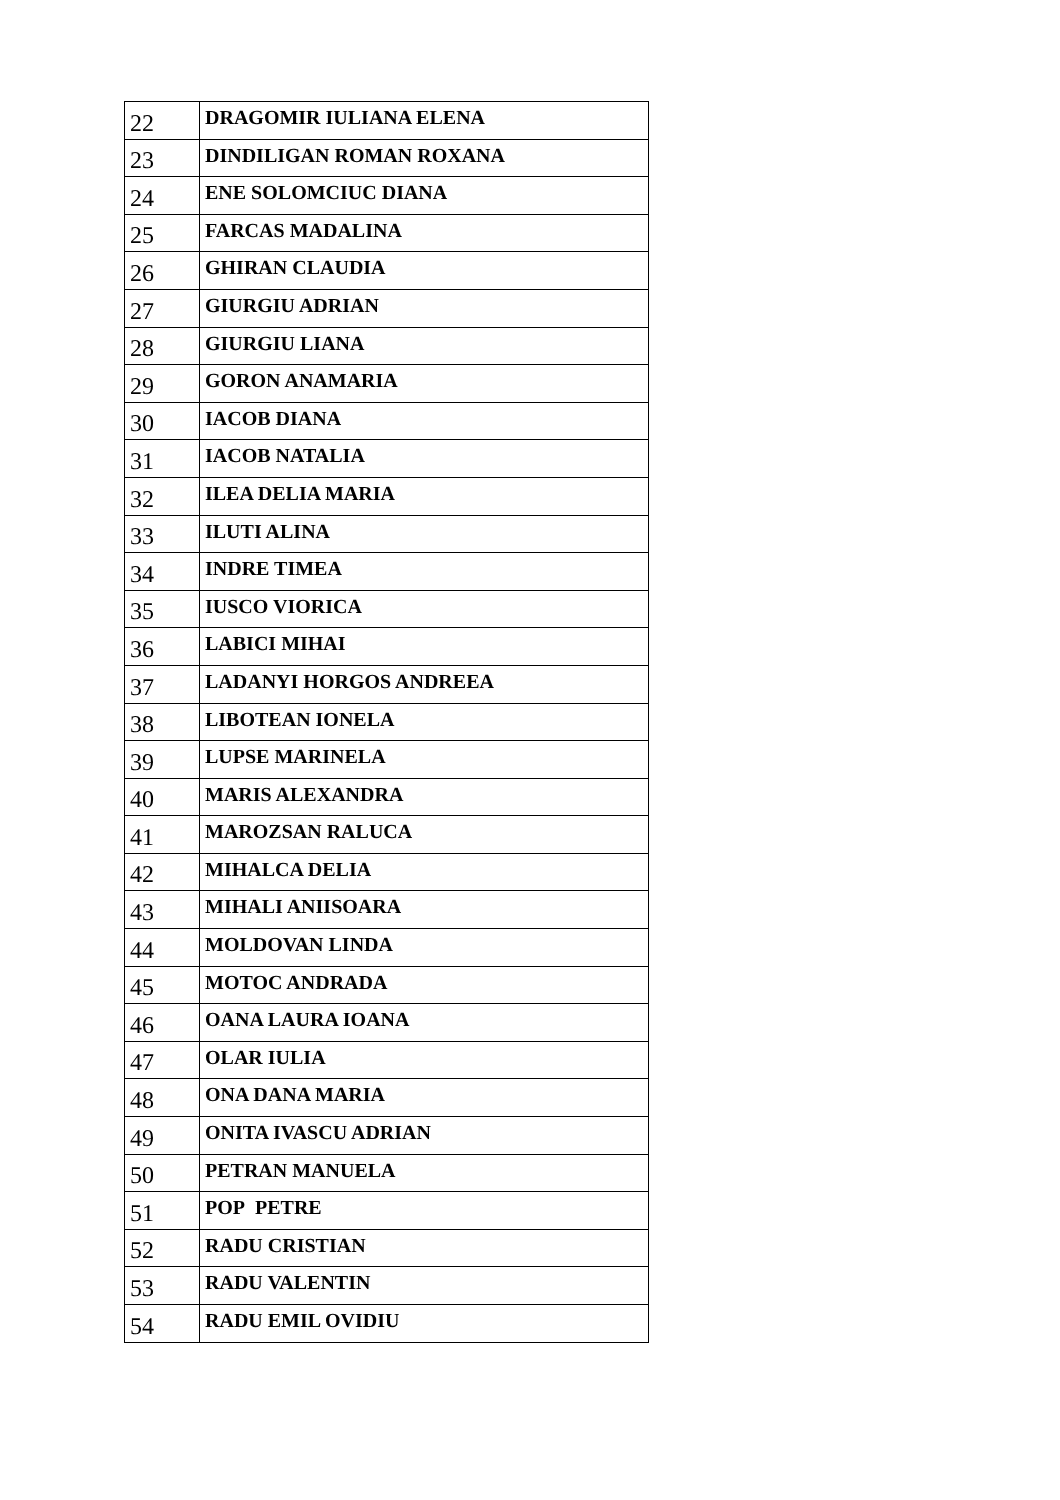| 22 | DRAGOMIR IULIANA ELENA |
| 23 | DINDILIGAN ROMAN ROXANA |
| 24 | ENE SOLOMCIUC DIANA |
| 25 | FARCAS MADALINA |
| 26 | GHIRAN CLAUDIA |
| 27 | GIURGIU ADRIAN |
| 28 | GIURGIU LIANA |
| 29 | GORON ANAMARIA |
| 30 | IACOB DIANA |
| 31 | IACOB NATALIA |
| 32 | ILEA DELIA MARIA |
| 33 | ILUTI ALINA |
| 34 | INDRE TIMEA |
| 35 | IUSCO VIORICA |
| 36 | LABICI MIHAI |
| 37 | LADANYI HORGOS ANDREEA |
| 38 | LIBOTEAN IONELA |
| 39 | LUPSE MARINELA |
| 40 | MARIS ALEXANDRA |
| 41 | MAROZSAN RALUCA |
| 42 | MIHALCA DELIA |
| 43 | MIHALI ANIISOARA |
| 44 | MOLDOVAN LINDA |
| 45 | MOTOC ANDRADA |
| 46 | OANA LAURA IOANA |
| 47 | OLAR IULIA |
| 48 | ONA DANA MARIA |
| 49 | ONITA IVASCU ADRIAN |
| 50 | PETRAN MANUELA |
| 51 | POP PETRE |
| 52 | RADU CRISTIAN |
| 53 | RADU VALENTIN |
| 54 | RADU EMIL OVIDIU |